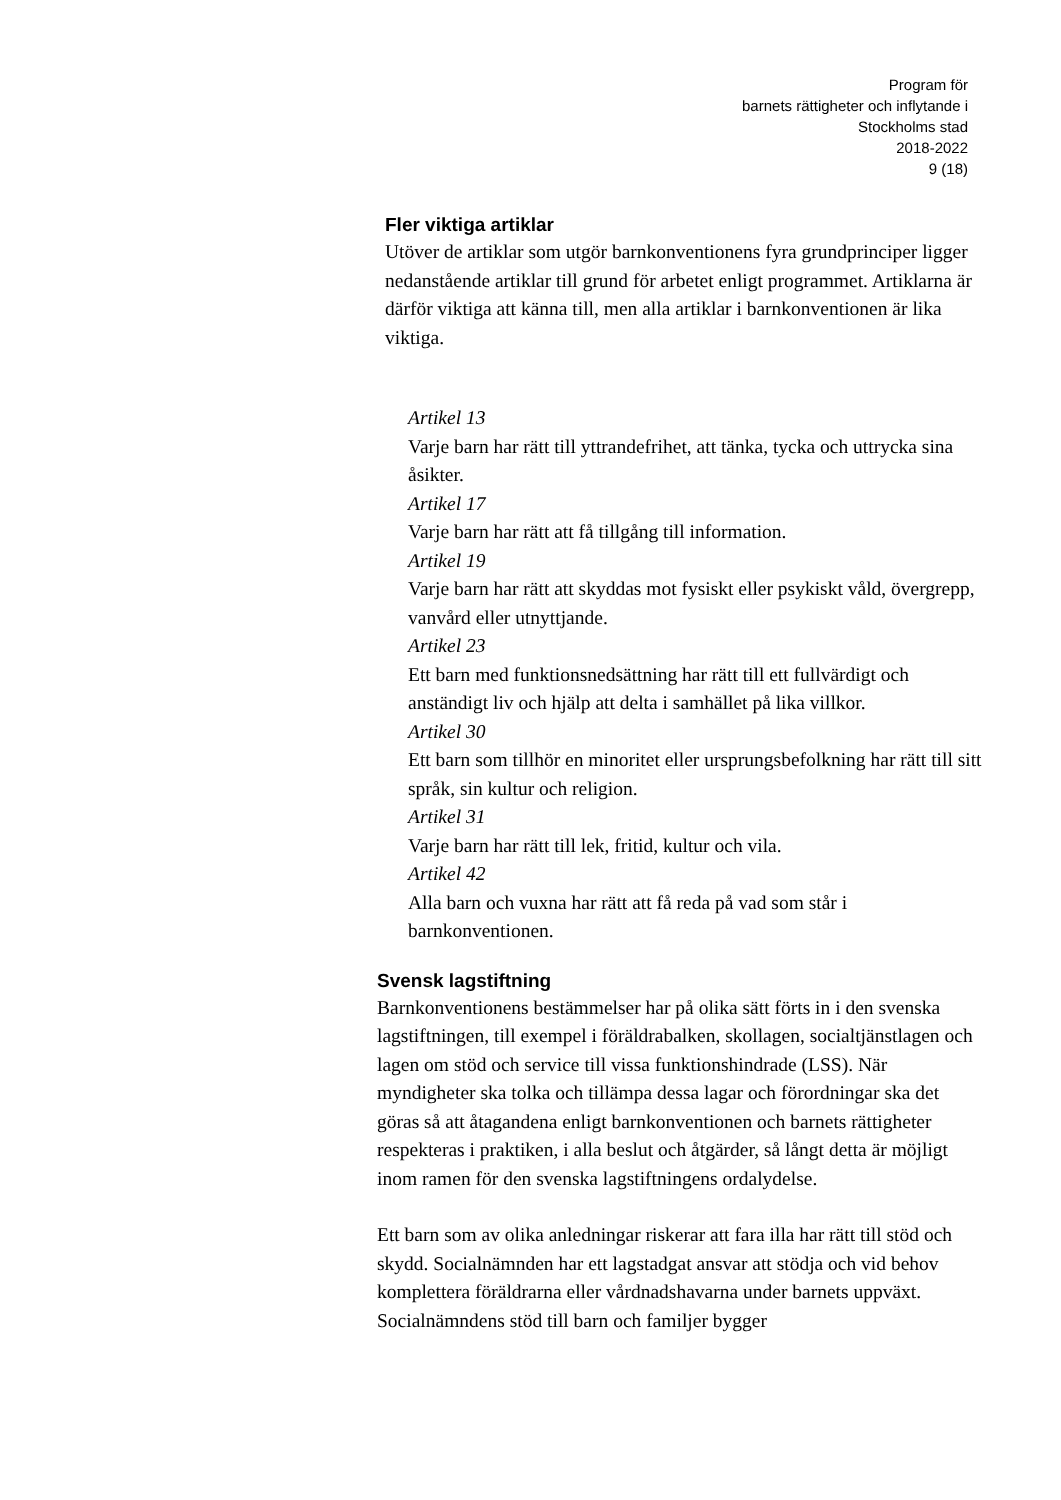Program för
barnets rättigheter och inflytande i
Stockholms stad
2018-2022
9 (18)
Fler viktiga artiklar
Utöver de artiklar som utgör barnkonventionens fyra grundprinciper ligger nedanstående artiklar till grund för arbetet enligt programmet. Artiklarna är därför viktiga att känna till, men alla artiklar i barnkonventionen är lika viktiga.
Artikel 13
Varje barn har rätt till yttrandefrihet, att tänka, tycka och uttrycka sina åsikter.
Artikel 17
Varje barn har rätt att få tillgång till information.
Artikel 19
Varje barn har rätt att skyddas mot fysiskt eller psykiskt våld, övergrepp, vanvård eller utnyttjande.
Artikel 23
Ett barn med funktionsnedsättning har rätt till ett fullvärdigt och anständigt liv och hjälp att delta i samhället på lika villkor.
Artikel 30
Ett barn som tillhör en minoritet eller ursprungsbefolkning har rätt till sitt språk, sin kultur och religion.
Artikel 31
Varje barn har rätt till lek, fritid, kultur och vila.
Artikel 42
Alla barn och vuxna har rätt att få reda på vad som står i barnkonventionen.
Svensk lagstiftning
Barnkonventionens bestämmelser har på olika sätt förts in i den svenska lagstiftningen, till exempel i föräldrabalken, skollagen, socialtjänstlagen och lagen om stöd och service till vissa funktionshindrade (LSS). När myndigheter ska tolka och tillämpa dessa lagar och förordningar ska det göras så att åtagandena enligt barnkonventionen och barnets rättigheter respekteras i praktiken, i alla beslut och åtgärder, så långt detta är möjligt inom ramen för den svenska lagstiftningens ordalydelse.
Ett barn som av olika anledningar riskerar att fara illa har rätt till stöd och skydd. Socialnämnden har ett lagstadgat ansvar att stödja och vid behov komplettera föräldrarna eller vårdnadshavarna under barnets uppväxt. Socialnämndens stöd till barn och familjer bygger